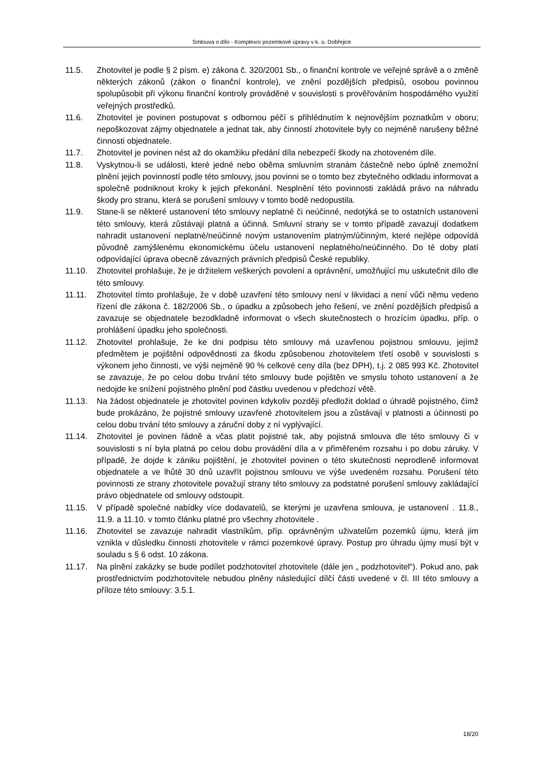Smlouva o dílo - Komplexní pozemkové úpravy v k. ú. Dobřejice
11.5. Zhotovitel je podle § 2 písm. e) zákona č. 320/2001 Sb., o finanční kontrole ve veřejné správě a o změně některých zákonů (zákon o finanční kontrole), ve znění pozdějších předpisů, osobou povinnou spolupůsobit při výkonu finanční kontroly prováděné v souvislosti s prověřováním hospodárného využití veřejných prostředků.
11.6. Zhotovitel je povinen postupovat s odbornou péčí s přihlédnutím k nejnovějším poznatkům v oboru; nepoškozovat zájmy objednatele a jednat tak, aby činností zhotovitele byly co nejméně narušeny běžné činnosti objednatele.
11.7. Zhotovitel je povinen nést až do okamžiku předání díla nebezpečí škody na zhotoveném díle.
11.8. Vyskytnou-li se události, které jedné nebo oběma smluvním stranám částečně nebo úplně znemožní plnění jejich povinností podle této smlouvy, jsou povinni se o tomto bez zbytečného odkladu informovat a společně podniknout kroky k jejich překonání. Nesplnění této povinnosti zakládá právo na náhradu škody pro stranu, která se porušení smlouvy v tomto bodě nedopustila.
11.9. Stane-li se některé ustanovení této smlouvy neplatné či neúčinné, nedotýká se to ostatních ustanovení této smlouvy, která zůstávají platná a účinná. Smluvní strany se v tomto případě zavazují dodatkem nahradit ustanovení neplatné/neúčinné novým ustanovením platným/účinným, které nejlépe odpovídá původně zamýšlenému ekonomickému účelu ustanovení neplatného/neúčinného. Do té doby platí odpovídající úprava obecně závazných právních předpisů České republiky.
11.10. Zhotovitel prohlašuje, že je držitelem veškerých povolení a oprávnění, umožňující mu uskutečnit dílo dle této smlouvy.
11.11. Zhotovitel tímto prohlašuje, že v době uzavření této smlouvy není v likvidaci a není vůči němu vedeno řízení dle zákona č. 182/2006 Sb., o úpadku a způsobech jeho řešení, ve znění pozdějších předpisů a zavazuje se objednatele bezodkladně informovat o všech skutečnostech o hrozícím úpadku, příp. o prohlášení úpadku jeho společnosti.
11.12. Zhotovitel prohlašuje, že ke dni podpisu této smlouvy má uzavřenou pojistnou smlouvu, jejímž předmětem je pojištění odpovědnosti za škodu způsobenou zhotovitelem třetí osobě v souvislosti s výkonem jeho činnosti, ve výši nejméně 90 % celkové ceny díla (bez DPH), t.j. 2 085 993 Kč. Zhotovitel se zavazuje, že po celou dobu trvání této smlouvy bude pojištěn ve smyslu tohoto ustanovení a že nedojde ke snížení pojistného plnění pod částku uvedenou v předchozí větě.
11.13. Na žádost objednatele je zhotovitel povinen kdykoliv později předložit doklad o úhradě pojistného, čímž bude prokázáno, že pojistné smlouvy uzavřené zhotovitelem jsou a zůstávají v platnosti a účinnosti po celou dobu trvání této smlouvy a záruční doby z ní vyplývající.
11.14. Zhotovitel je povinen řádně a včas platit pojistné tak, aby pojistná smlouva dle této smlouvy či v souvislosti s ní byla platná po celou dobu provádění díla a v přiměřeném rozsahu i po dobu záruky. V případě, že dojde k zániku pojištění, je zhotovitel povinen o této skutečnosti neprodleně informovat objednatele a ve lhůtě 30 dnů uzavřít pojistnou smlouvu ve výše uvedeném rozsahu. Porušení této povinnosti ze strany zhotovitele považují strany této smlouvy za podstatné porušení smlouvy zakládající právo objednatele od smlouvy odstoupit.
11.15. V případě společné nabídky více dodavatelů, se kterými je uzavřena smlouva, je ustanovení . 11.8., 11.9. a 11.10. v tomto článku platné pro všechny zhotovitele .
11.16. Zhotovitel se zavazuje nahradit vlastníkům, příp. oprávněným uživatelům pozemků újmu, která jim vznikla v důsledku činnosti zhotovitele v rámci pozemkové úpravy. Postup pro úhradu újmy musí být v souladu s § 6 odst. 10 zákona.
11.17. Na plnění zakázky se bude podílet podzhotovitel zhotovitele (dále jen „ podzhotovitel“). Pokud ano, pak prostřednictvím podzhotovitele nebudou plněny následující dílčí části uvedené v čl. III této smlouvy a příloze této smlouvy: 3.5.1.
18/20